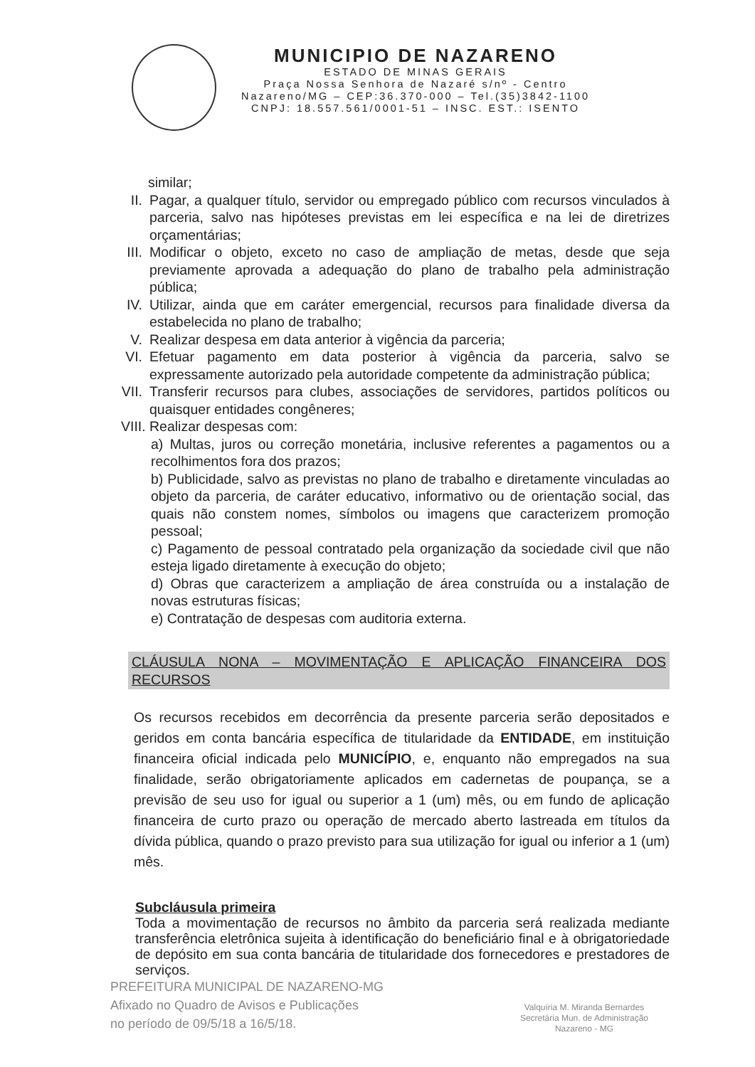MUNICIPIO DE NAZARENO
ESTADO DE MINAS GERAIS
Praça Nossa Senhora de Nazaré s/nº - Centro
Nazareno/MG – CEP:36.370-000 – Tel.(35)3842-1100
CNPJ: 18.557.561/0001-51 – INSC. EST.: ISENTO
similar;
II. Pagar, a qualquer título, servidor ou empregado público com recursos vinculados à parceria, salvo nas hipóteses previstas em lei específica e na lei de diretrizes orçamentárias;
III. Modificar o objeto, exceto no caso de ampliação de metas, desde que seja previamente aprovada a adequação do plano de trabalho pela administração pública;
IV. Utilizar, ainda que em caráter emergencial, recursos para finalidade diversa da estabelecida no plano de trabalho;
V. Realizar despesa em data anterior à vigência da parceria;
VI. Efetuar pagamento em data posterior à vigência da parceria, salvo se expressamente autorizado pela autoridade competente da administração pública;
VII. Transferir recursos para clubes, associações de servidores, partidos políticos ou quaisquer entidades congêneres;
VIII. Realizar despesas com:
a) Multas, juros ou correção monetária, inclusive referentes a pagamentos ou a recolhimentos fora dos prazos;
b) Publicidade, salvo as previstas no plano de trabalho e diretamente vinculadas ao objeto da parceria, de caráter educativo, informativo ou de orientação social, das quais não constem nomes, símbolos ou imagens que caracterizem promoção pessoal;
c) Pagamento de pessoal contratado pela organização da sociedade civil que não esteja ligado diretamente à execução do objeto;
d) Obras que caracterizem a ampliação de área construída ou a instalação de novas estruturas físicas;
e) Contratação de despesas com auditoria externa.
CLÁUSULA NONA – MOVIMENTAÇÃO E APLICAÇÃO FINANCEIRA DOS RECURSOS
Os recursos recebidos em decorrência da presente parceria serão depositados e geridos em conta bancária específica de titularidade da ENTIDADE, em instituição financeira oficial indicada pelo MUNICÍPIO, e, enquanto não empregados na sua finalidade, serão obrigatoriamente aplicados em cadernetas de poupança, se a previsão de seu uso for igual ou superior a 1 (um) mês, ou em fundo de aplicação financeira de curto prazo ou operação de mercado aberto lastreada em títulos da dívida pública, quando o prazo previsto para sua utilização for igual ou inferior a 1 (um) mês.
Subcláusula primeira
Toda a movimentação de recursos no âmbito da parceria será realizada mediante transferência eletrônica sujeita à identificação do beneficiário final e à obrigatoriedade de depósito em sua conta bancária de titularidade dos fornecedores e prestadores de serviços.
PREFEITURA MUNICIPAL DE NAZARENO-MG
Afixado no Quadro de Avisos e Publicações
no período de 09/5/18 a 16/5/18.
Valquíria M. Miranda Bernardes
Secretária Mun. de Administração
Nazareno - MG